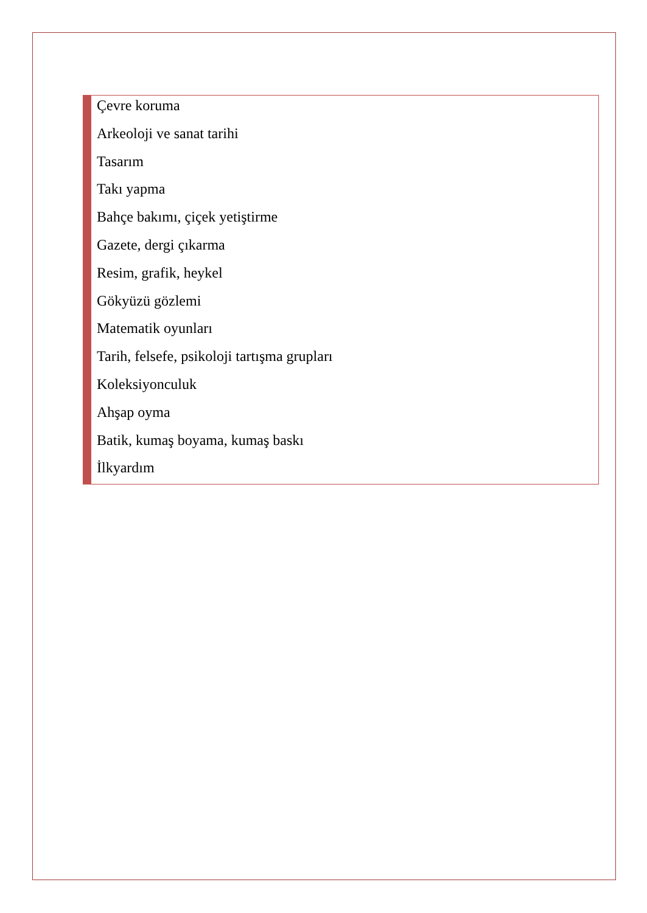Çevre koruma
Arkeoloji ve sanat tarihi
Tasarım
Takı yapma
Bahçe bakımı, çiçek yetiştirme
Gazete, dergi çıkarma
Resim, grafik, heykel
Gökyüzü gözlemi
Matematik oyunları
Tarih, felsefe, psikoloji tartışma grupları
Koleksiyonculuk
Ahşap oyma
Batik, kumaş boyama, kumaş baskı
İlkyardım